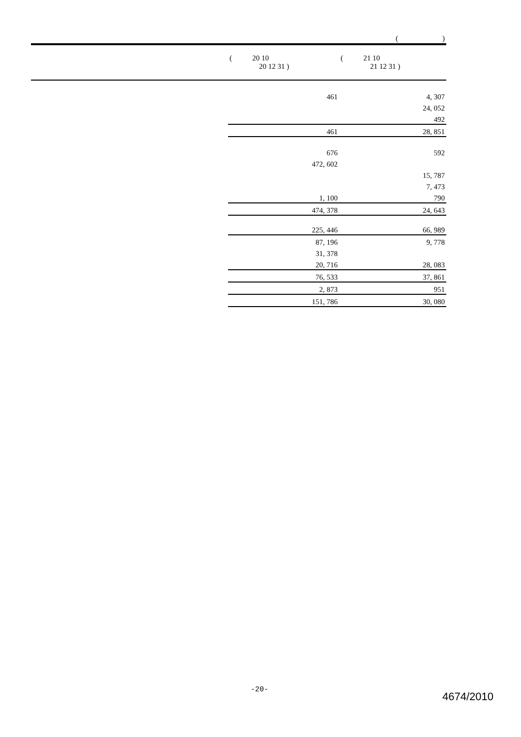()
| | ( 20 10 20 12 31 ) | ( 21 10 21 12 31 ) |
| | 461 | 4, 307 |
| | | 24, 052 |
| | | 492 |
| | 461 | 28, 851 |
| | 676 | 592 |
| | 472, 602 | |
| | | 15, 787 |
| | | 7, 473 |
| | 1, 100 | 790 |
| | 474, 378 | 24, 643 |
| | 225, 446 | 66, 989 |
| | 87, 196 | 9, 778 |
| | 31, 378 | |
| | 20, 716 | 28, 083 |
| | 76, 533 | 37, 861 |
| | 2, 873 | 951 |
| | 151, 786 | 30, 080 |
-20-
4674/2010